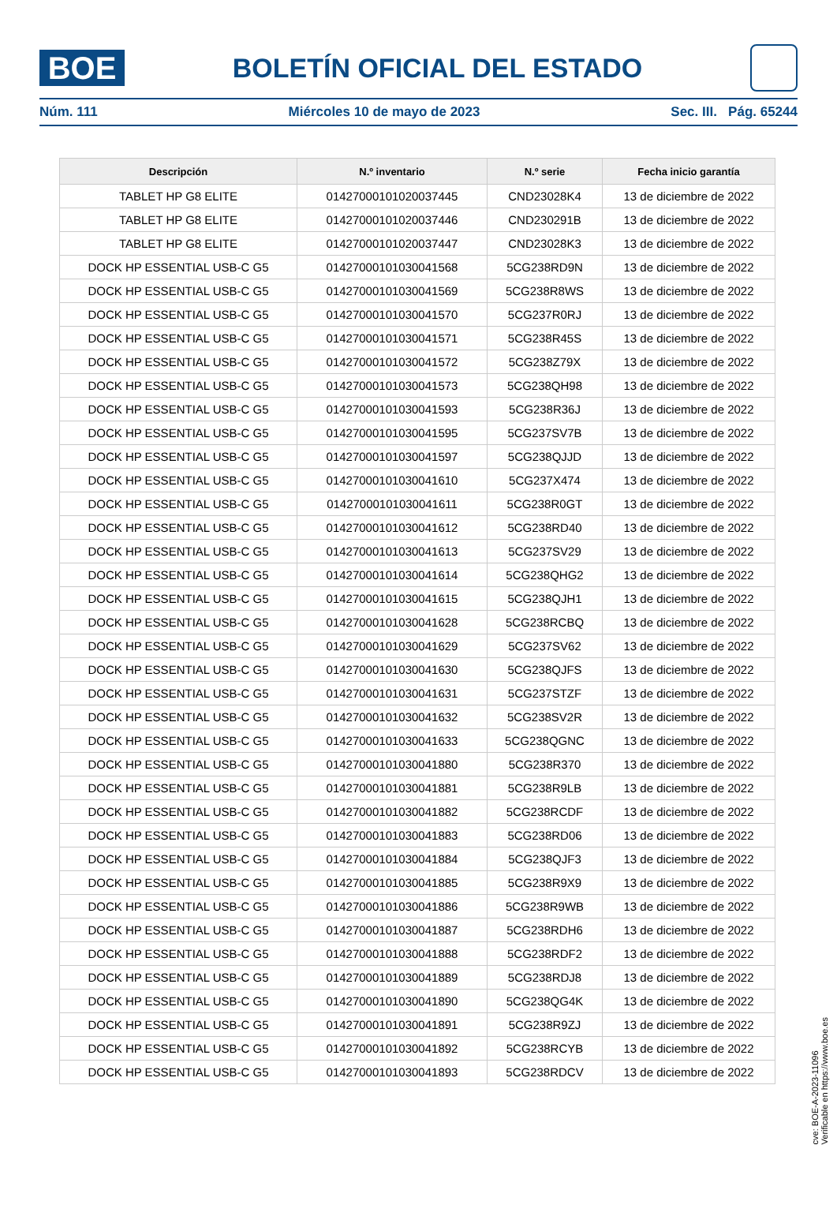BOE
BOLETÍN OFICIAL DEL ESTADO
Núm. 111 Miércoles 10 de mayo de 2023 Sec. III. Pág. 65244
| Descripción | N.º inventario | N.º serie | Fecha inicio garantía |
| --- | --- | --- | --- |
| TABLET HP G8 ELITE | 01427000101020037445 | CND23028K4 | 13 de diciembre de 2022 |
| TABLET HP G8 ELITE | 01427000101020037446 | CND230291B | 13 de diciembre de 2022 |
| TABLET HP G8 ELITE | 01427000101020037447 | CND23028K3 | 13 de diciembre de 2022 |
| DOCK HP ESSENTIAL USB-C G5 | 01427000101030041568 | 5CG238RD9N | 13 de diciembre de 2022 |
| DOCK HP ESSENTIAL USB-C G5 | 01427000101030041569 | 5CG238R8WS | 13 de diciembre de 2022 |
| DOCK HP ESSENTIAL USB-C G5 | 01427000101030041570 | 5CG237R0RJ | 13 de diciembre de 2022 |
| DOCK HP ESSENTIAL USB-C G5 | 01427000101030041571 | 5CG238R45S | 13 de diciembre de 2022 |
| DOCK HP ESSENTIAL USB-C G5 | 01427000101030041572 | 5CG238Z79X | 13 de diciembre de 2022 |
| DOCK HP ESSENTIAL USB-C G5 | 01427000101030041573 | 5CG238QH98 | 13 de diciembre de 2022 |
| DOCK HP ESSENTIAL USB-C G5 | 01427000101030041593 | 5CG238R36J | 13 de diciembre de 2022 |
| DOCK HP ESSENTIAL USB-C G5 | 01427000101030041595 | 5CG237SV7B | 13 de diciembre de 2022 |
| DOCK HP ESSENTIAL USB-C G5 | 01427000101030041597 | 5CG238QJJD | 13 de diciembre de 2022 |
| DOCK HP ESSENTIAL USB-C G5 | 01427000101030041610 | 5CG237X474 | 13 de diciembre de 2022 |
| DOCK HP ESSENTIAL USB-C G5 | 01427000101030041611 | 5CG238R0GT | 13 de diciembre de 2022 |
| DOCK HP ESSENTIAL USB-C G5 | 01427000101030041612 | 5CG238RD40 | 13 de diciembre de 2022 |
| DOCK HP ESSENTIAL USB-C G5 | 01427000101030041613 | 5CG237SV29 | 13 de diciembre de 2022 |
| DOCK HP ESSENTIAL USB-C G5 | 01427000101030041614 | 5CG238QHG2 | 13 de diciembre de 2022 |
| DOCK HP ESSENTIAL USB-C G5 | 01427000101030041615 | 5CG238QJH1 | 13 de diciembre de 2022 |
| DOCK HP ESSENTIAL USB-C G5 | 01427000101030041628 | 5CG238RCBQ | 13 de diciembre de 2022 |
| DOCK HP ESSENTIAL USB-C G5 | 01427000101030041629 | 5CG237SV62 | 13 de diciembre de 2022 |
| DOCK HP ESSENTIAL USB-C G5 | 01427000101030041630 | 5CG238QJFS | 13 de diciembre de 2022 |
| DOCK HP ESSENTIAL USB-C G5 | 01427000101030041631 | 5CG237STZF | 13 de diciembre de 2022 |
| DOCK HP ESSENTIAL USB-C G5 | 01427000101030041632 | 5CG238SV2R | 13 de diciembre de 2022 |
| DOCK HP ESSENTIAL USB-C G5 | 01427000101030041633 | 5CG238QGNC | 13 de diciembre de 2022 |
| DOCK HP ESSENTIAL USB-C G5 | 01427000101030041880 | 5CG238R370 | 13 de diciembre de 2022 |
| DOCK HP ESSENTIAL USB-C G5 | 01427000101030041881 | 5CG238R9LB | 13 de diciembre de 2022 |
| DOCK HP ESSENTIAL USB-C G5 | 01427000101030041882 | 5CG238RCDF | 13 de diciembre de 2022 |
| DOCK HP ESSENTIAL USB-C G5 | 01427000101030041883 | 5CG238RD06 | 13 de diciembre de 2022 |
| DOCK HP ESSENTIAL USB-C G5 | 01427000101030041884 | 5CG238QJF3 | 13 de diciembre de 2022 |
| DOCK HP ESSENTIAL USB-C G5 | 01427000101030041885 | 5CG238R9X9 | 13 de diciembre de 2022 |
| DOCK HP ESSENTIAL USB-C G5 | 01427000101030041886 | 5CG238R9WB | 13 de diciembre de 2022 |
| DOCK HP ESSENTIAL USB-C G5 | 01427000101030041887 | 5CG238RDH6 | 13 de diciembre de 2022 |
| DOCK HP ESSENTIAL USB-C G5 | 01427000101030041888 | 5CG238RDF2 | 13 de diciembre de 2022 |
| DOCK HP ESSENTIAL USB-C G5 | 01427000101030041889 | 5CG238RDJ8 | 13 de diciembre de 2022 |
| DOCK HP ESSENTIAL USB-C G5 | 01427000101030041890 | 5CG238QG4K | 13 de diciembre de 2022 |
| DOCK HP ESSENTIAL USB-C G5 | 01427000101030041891 | 5CG238R9ZJ | 13 de diciembre de 2022 |
| DOCK HP ESSENTIAL USB-C G5 | 01427000101030041892 | 5CG238RCYB | 13 de diciembre de 2022 |
| DOCK HP ESSENTIAL USB-C G5 | 01427000101030041893 | 5CG238RDCV | 13 de diciembre de 2022 |
cve: BOE-A-2023-11096
Verificable en https://www.boe.es